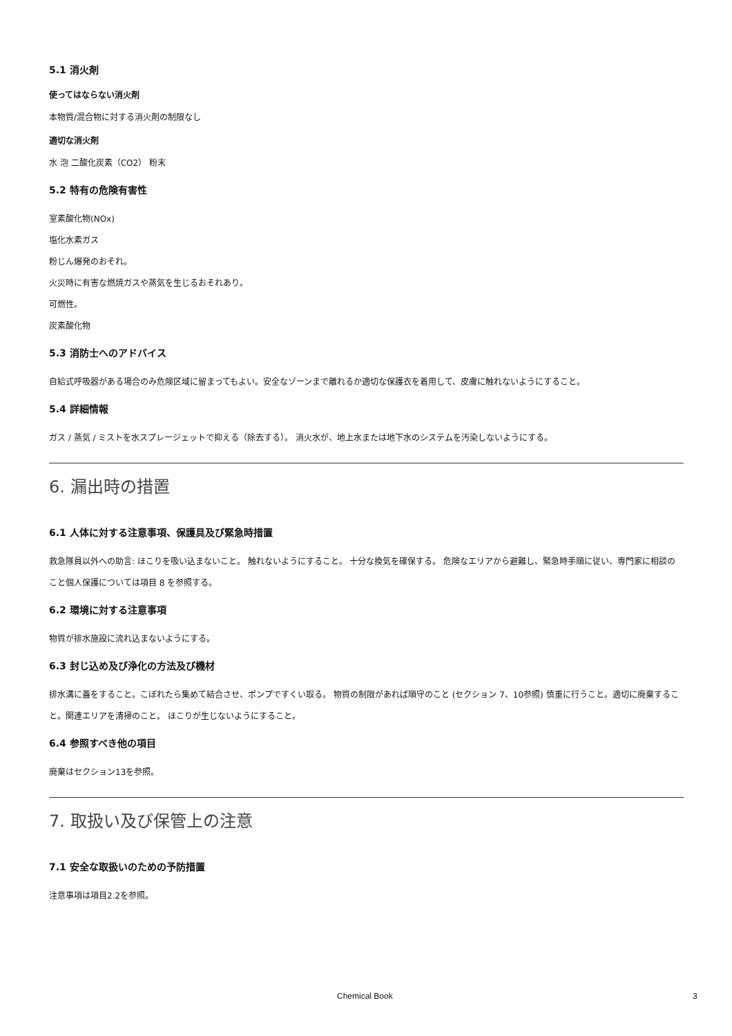5.1 消火剤
使ってはならない消火剤
本物質/混合物に対する消火剤の制限なし
適切な消火剤
水 泡 二酸化炭素（CO2） 粉末
5.2 特有の危険有害性
室素酸化物(NOx)
塩化水素ガス
粉じん爆発のおそれ。
火災時に有害な燃焼ガスや蒸気を生じるおそれあり。
可燃性。
炭素酸化物
5.3 消防士へのアドバイス
自給式呼吸器がある場合のみ危険区域に留まってもよい。安全なゾーンまで離れるか適切な保護衣を着用して、皮膚に触れないようにすること。
5.4 詳細情報
ガス / 蒸気 / ミストを水スプレージェットで抑える（除去する）。 消火水が、地上水または地下水のシステムを汚染しないようにする。
6. 漏出時の措置
6.1 人体に対する注意事項、保護具及び緊急時措置
救急隊員以外への助言: ほこりを吸い込まないこと。 触れないようにすること。 十分な換気を確保する。 危険なエリアから避難し、緊急時手順に従い、専門家に相談のこと個人保護については項目 8 を参照する。
6.2 環境に対する注意事項
物質が排水施設に流れ込まないようにする。
6.3 封じ込め及び浄化の方法及び機材
排水溝に蓋をすること。こぼれたら集めて結合させ、ポンプですくい取る。 物質の制限があれば順守のこと (セクション 7、10参照) 慎重に行うこと。適切に廃棄すること。関連エリアを清掃のこと。 ほこりが生じないようにすること。
6.4 参照すべき他の項目
廃棄はセクション13を参照。
7. 取扱い及び保管上の注意
7.1 安全な取扱いのための予防措置
注意事項は項目2.2を参照。
Chemical Book 3